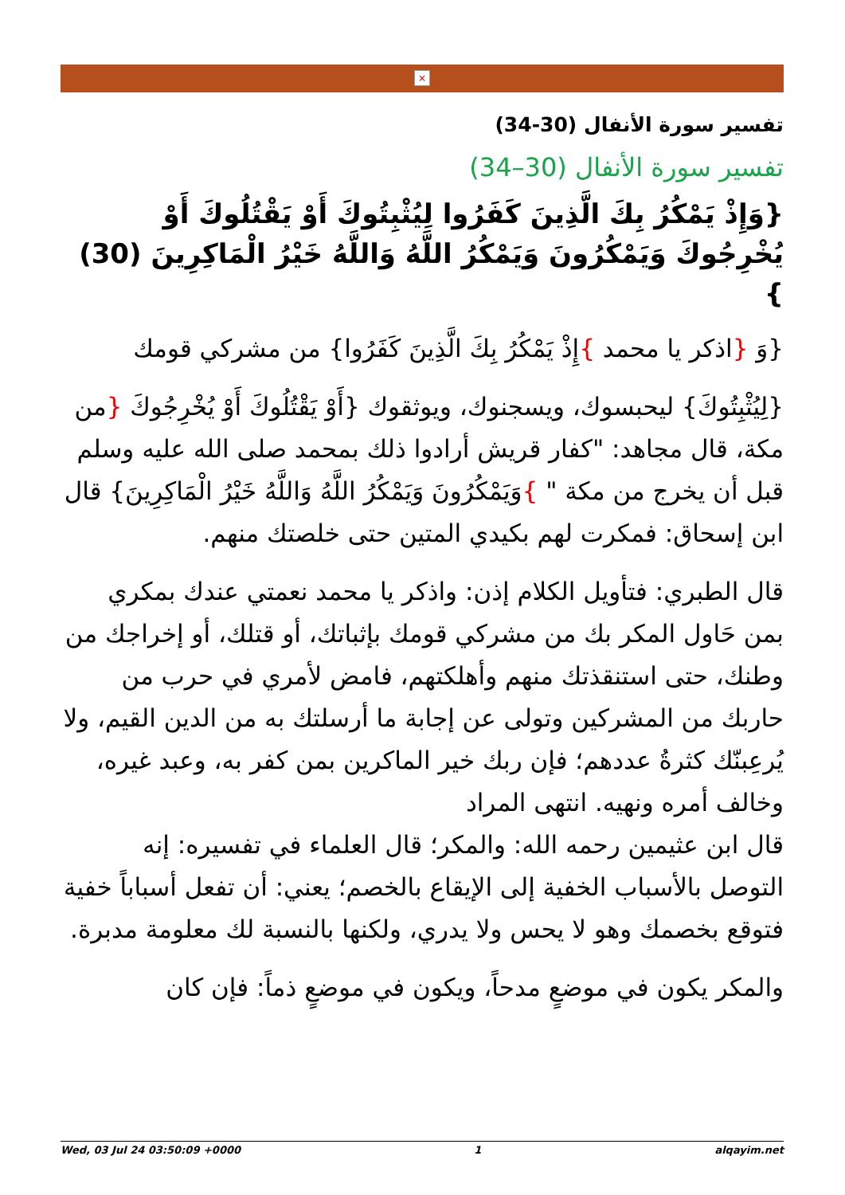×
تفسير سورة الأنفال (30-34)
تفسير سورة الأنفال (30–34)
{وَإِذْ يَمْكُرُ بِكَ الَّذِينَ كَفَرُوا لِيُثْبِتُوكَ أَوْ يَقْتُلُوكَ أَوْ يُخْرِجُوكَ وَيَمْكُرُونَ وَيَمْكُرُ اللَّهُ وَاللَّهُ خَيْرُ الْمَاكِرِينَ (30) }
{وَ {اذكر يا محمد }إِذْ يَمْكُرُ بِكَ الَّذِينَ كَفَرُوا} من مشركي قومك
{لِيُثْبِتُوكَ} ليحبسوك، ويسجنوك، ويوثقوك {أَوْ يَقْتُلُوكَ أَوْ يُخْرِجُوكَ {من مكة، قال مجاهد: "كفار قريش أرادوا ذلك بمحمد صلى الله عليه وسلم قبل أن يخرج من مكة " }وَيَمْكُرُونَ وَيَمْكُرُ اللَّهُ وَاللَّهُ خَيْرُ الْمَاكِرِينَ} قال ابن إسحاق: فمكرت لهم بكيدي المتين حتى خلصتك منهم.
قال الطبري: فتأويل الكلام إذن: واذكر يا محمد نعمتي عندك بمكري بمن حَاول المكر بك من مشركي قومك بإثباتك، أو قتلك، أو إخراجك من وطنك، حتى استنقذتك منهم وأهلكتهم، فامض لأمري في حرب من حاربك من المشركين وتولى عن إجابة ما أرسلتك به من الدين القيم، ولا يُرعِبنّك كثرةُ عددهم؛ فإن ربك خير الماكرين بمن كفر به، وعبد غيره، وخالف أمره ونهيه. انتهى المراد
قال ابن عثيمين رحمه الله: والمكر؛ قال العلماء في تفسيره: إنه التوصل بالأسباب الخفية إلى الإيقاع بالخصم؛ يعني: أن تفعل أسباباً خفية فتوقع بخصمك وهو لا يحس ولا يدري، ولكنها بالنسبة لك معلومة مدبرة.
والمكر يكون في موضعٍ مدحاً، ويكون في موضعٍ ذماً: فإن كان
Wed, 03 Jul 24 03:50:09 +0000 1 alqayim.net